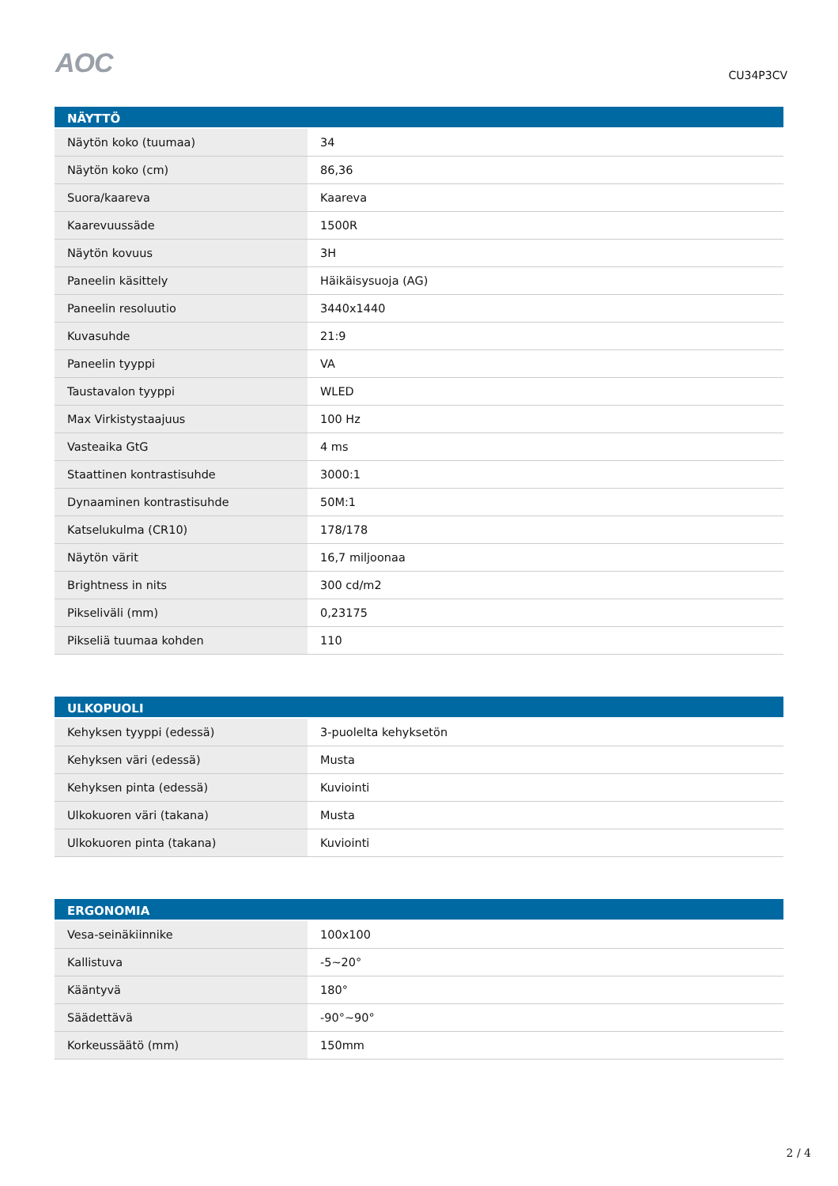AOC
CU34P3CV
| NÄYTTÖ | |
| --- | --- |
| Näytön koko (tuumaa) | 34 |
| Näytön koko (cm) | 86,36 |
| Suora/kaareva | Kaareva |
| Kaarevuussäde | 1500R |
| Näytön kovuus | 3H |
| Paneelin käsittely | Häikäisysuoja (AG) |
| Paneelin resoluutio | 3440x1440 |
| Kuvasuhde | 21:9 |
| Paneelin tyyppi | VA |
| Taustavalon tyyppi | WLED |
| Max Virkistystaajuus | 100 Hz |
| Vasteaika GtG | 4 ms |
| Staattinen kontrastisuhde | 3000:1 |
| Dynaaminen kontrastisuhde | 50M:1 |
| Katselukulma (CR10) | 178/178 |
| Näytön värit | 16,7 miljoonaa |
| Brightness in nits | 300 cd/m2 |
| Pikseliväli (mm) | 0,23175 |
| Pikseliä tuumaa kohden | 110 |
| ULKOPUOLI | |
| --- | --- |
| Kehyksen tyyppi (edessä) | 3-puolelta kehyksetön |
| Kehyksen väri (edessä) | Musta |
| Kehyksen pinta (edessä) | Kuviointi |
| Ulkokuoren väri (takana) | Musta |
| Ulkokuoren pinta (takana) | Kuviointi |
| ERGONOMIA | |
| --- | --- |
| Vesa-seinäkiinnike | 100x100 |
| Kallistuva | -5~20° |
| Kääntyvä | 180° |
| Säädettävä | -90°~90° |
| Korkeussäätö (mm) | 150mm |
2 / 4